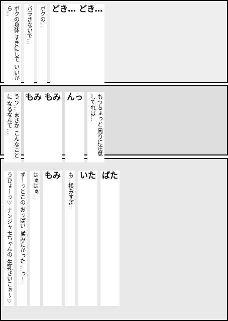ボクの身体 すきにして いいから… バラさないで… ボクの… どき… どき…
うう… まさか こんなことに なるなんて… もみ もみ んっ もうちょっと 周りに注意 してれば…
うひょーっ♡ ナンジャモちゃんの 生乳さいこぉ～♡ ずーっとこの おっぱい 揉みたかった …っ！ はぁはぁ… もみ も…揉みすぎ！ いた ばた